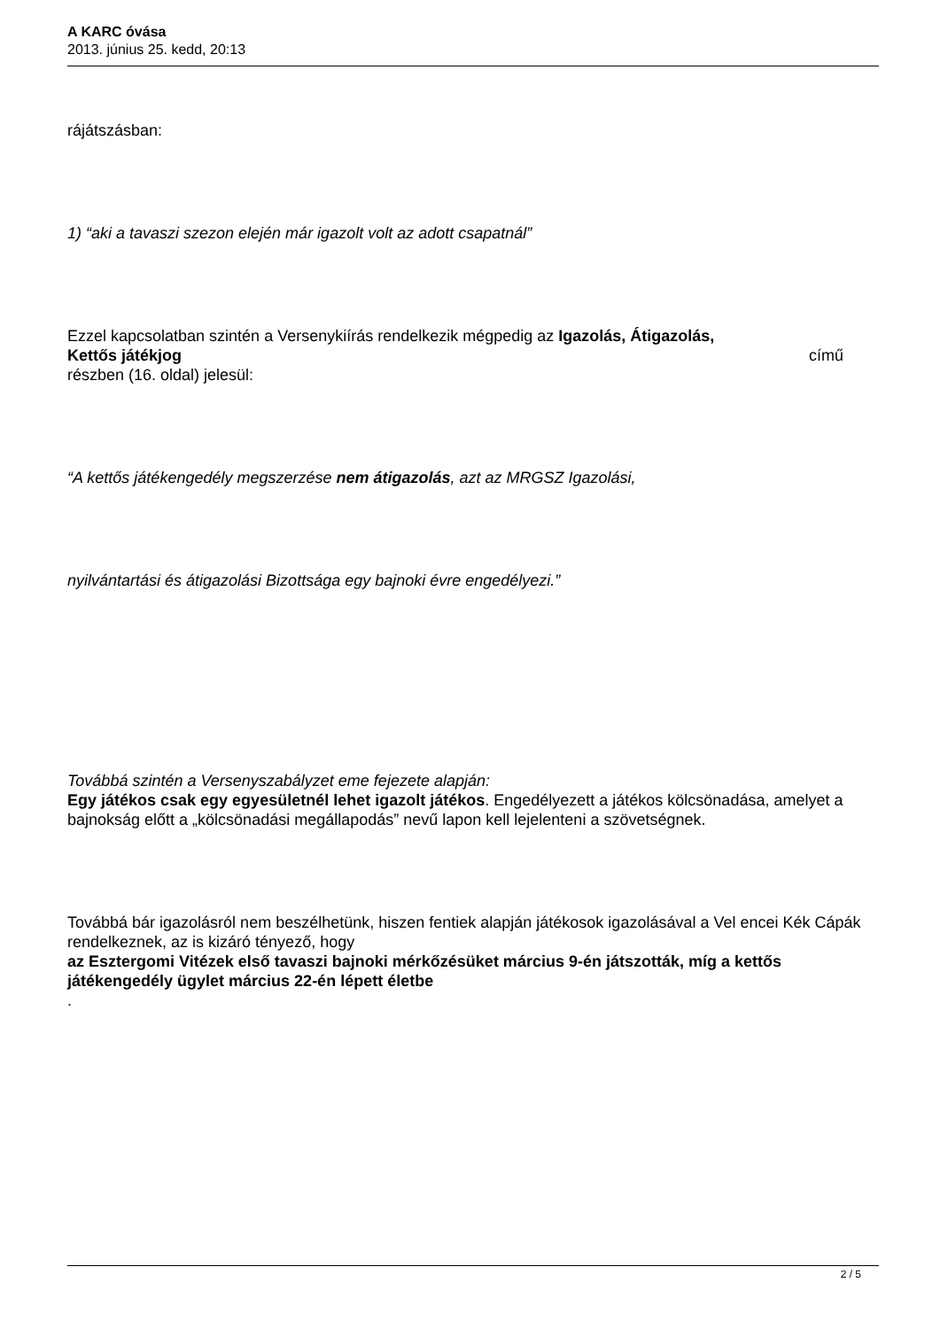A KARC óvása
2013. június 25. kedd, 20:13
rájátszásban:
1) “aki a tavaszi szezon elején már igazolt volt az adott csapatnál”
Ezzel kapcsolatban szintén a Versenykiírás rendelkezik mégpedig az Igazolás, Átigazolás,
Kettős játékjog című
részben (16. oldal) jelesül:
“A kettős játékengedély megszerzése nem átigazolás, azt az MRGSZ Igazolási,
nyilvántartási és átigazolási Bizottsága egy bajnoki évre engedélyezi.”
Továbbá szintén a Versenyszabályzet eme fejezete alapján:
Egy játékos csak egy egyesületnél lehet igazolt játékos. Engedélyezett a játékos kölcsönadása, amelyet a bajnokság előtt a „kölcsönadási megállapodás” nevű lapon kell lejelenteni a szövetségnek.
Továbbá bár igazolásról nem beszélhetünk, hiszen fentiek alapján játékosok igazolásával a Vel encei Kék Cápák
rendelkeznek, az is kizáró tényező, hogy
az Esztergomi Vitézek első tavaszi bajnoki mérkőzésüket március 9-én játszották, míg a kettős játékengedély ügylet március 22-én lépett életbe
.
2 / 5